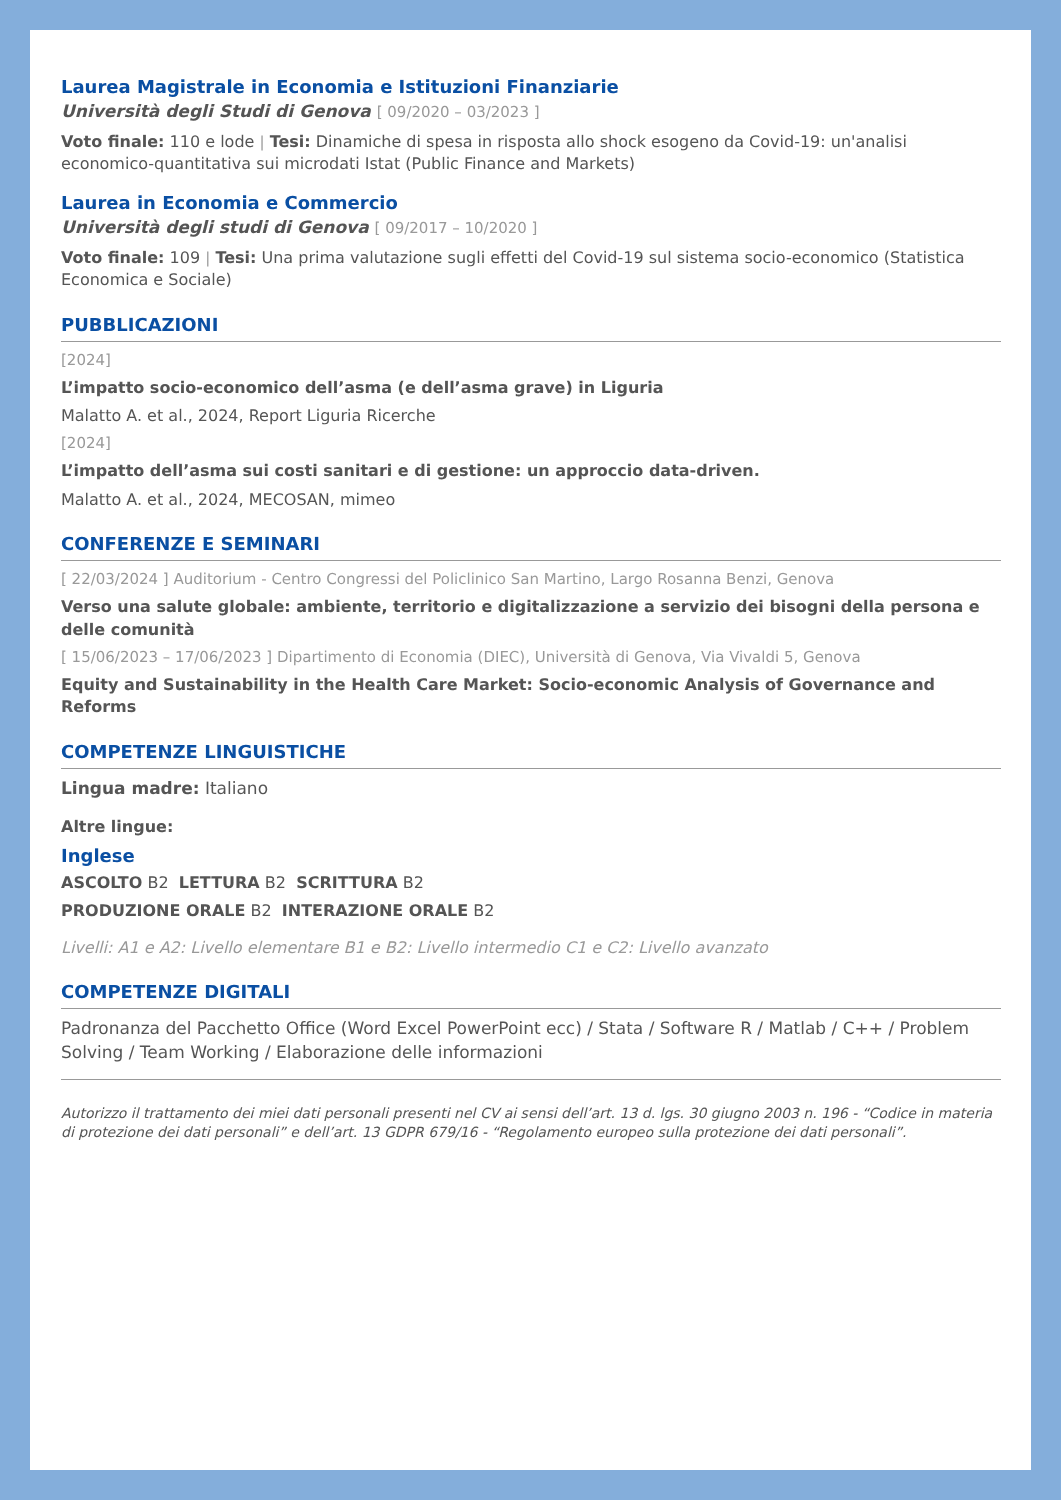Laurea Magistrale in Economia e Istituzioni Finanziarie
Università degli Studi di Genova [ 09/2020 – 03/2023 ]
Voto finale: 110 e lode | Tesi: Dinamiche di spesa in risposta allo shock esogeno da Covid-19: un'analisi economico-quantitativa sui microdati Istat (Public Finance and Markets)
Laurea in Economia e Commercio
Università degli studi di Genova [ 09/2017 – 10/2020 ]
Voto finale: 109 | Tesi: Una prima valutazione sugli effetti del Covid-19 sul sistema socio-economico (Statistica Economica e Sociale)
PUBBLICAZIONI
[2024]
L’impatto socio-economico dell’asma (e dell’asma grave) in Liguria
Malatto A. et al., 2024, Report Liguria Ricerche
[2024]
L’impatto dell’asma sui costi sanitari e di gestione: un approccio data-driven.
Malatto A. et al., 2024, MECOSAN, mimeo
CONFERENZE E SEMINARI
[ 22/03/2024 ] Auditorium - Centro Congressi del Policlinico San Martino, Largo Rosanna Benzi, Genova
Verso una salute globale: ambiente, territorio e digitalizzazione a servizio dei bisogni della persona e delle comunità
[ 15/06/2023 – 17/06/2023 ] Dipartimento di Economia (DIEC), Università di Genova, Via Vivaldi 5, Genova
Equity and Sustainability in the Health Care Market: Socio-economic Analysis of Governance and Reforms
COMPETENZE LINGUISTICHE
Lingua madre: Italiano
Altre lingue:
Inglese
ASCOLTO B2 LETTURA B2 SCRITTURA B2
PRODUZIONE ORALE B2 INTERAZIONE ORALE B2
Livelli: A1 e A2: Livello elementare B1 e B2: Livello intermedio C1 e C2: Livello avanzato
COMPETENZE DIGITALI
Padronanza del Pacchetto Office (Word Excel PowerPoint ecc) / Stata / Software R / Matlab / C++ / Problem Solving / Team Working / Elaborazione delle informazioni
Autorizzo il trattamento dei miei dati personali presenti nel CV ai sensi dell’art. 13 d. lgs. 30 giugno 2003 n. 196 - “Codice in materia di protezione dei dati personali” e dell’art. 13 GDPR 679/16 - “Regolamento europeo sulla protezione dei dati personali”.